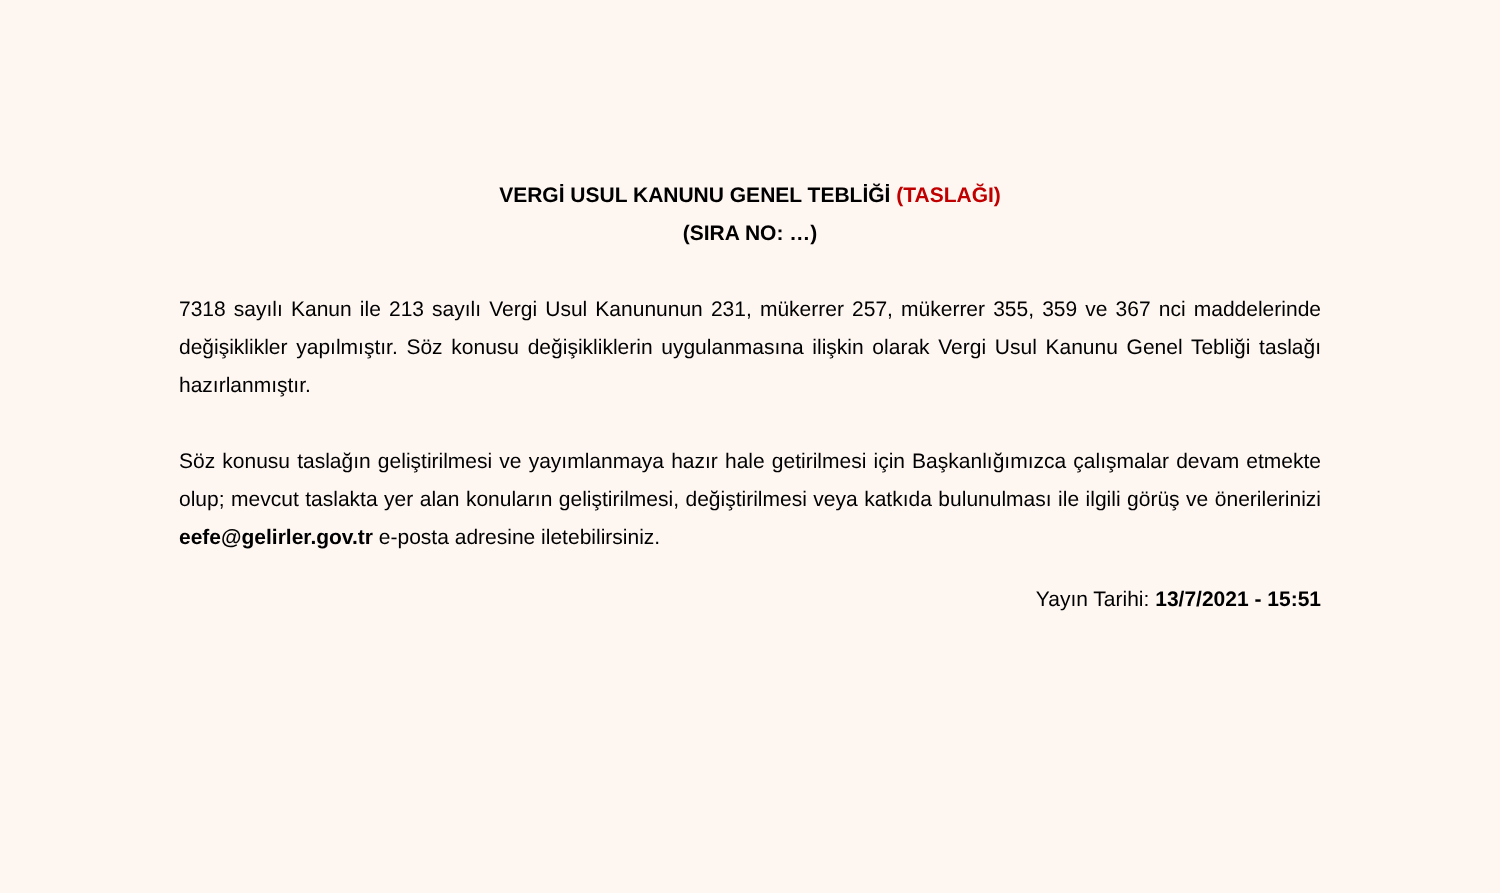VERGİ USUL KANUNU GENEL TEBLİĞİ (TASLAĞI)
(SIRA NO: …)
7318 sayılı Kanun ile 213 sayılı Vergi Usul Kanununun 231, mükerrer 257, mükerrer 355, 359 ve 367 nci maddelerinde değişiklikler yapılmıştır. Söz konusu değişikliklerin uygulanmasına ilişkin olarak Vergi Usul Kanunu Genel Tebliği taslağı hazırlanmıştır.
Söz konusu taslağın geliştirilmesi ve yayımlanmaya hazır hale getirilmesi için Başkanlığımızca çalışmalar devam etmekte olup; mevcut taslakta yer alan konuların geliştirilmesi, değiştirilmesi veya katkıda bulunulması ile ilgili görüş ve önerilerinizi eefe@gelirler.gov.tr e-posta adresine iletebilirsiniz.
Yayın Tarihi: 13/7/2021 - 15:51